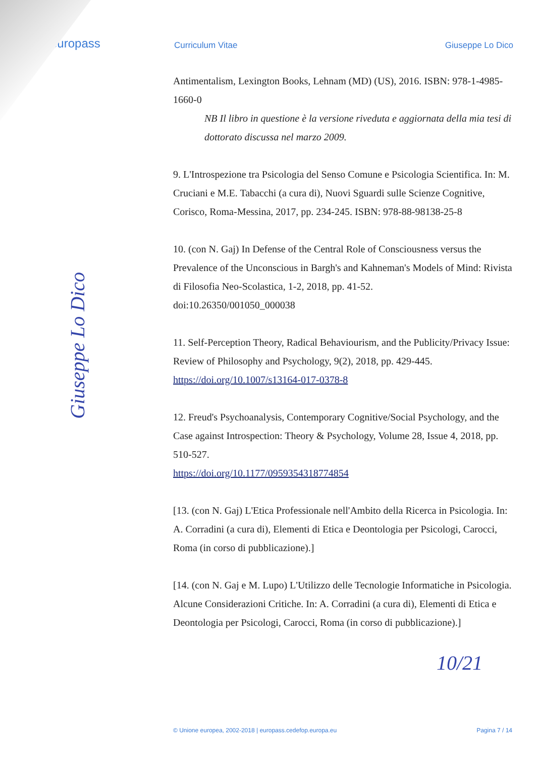europass
Curriculum Vitae Giuseppe Lo Dico
Antimentalism, Lexington Books, Lehnam (MD) (US), 2016. ISBN: 978-1-4985-1660-0
NB Il libro in questione è la versione riveduta e aggiornata della mia tesi di dottorato discussa nel marzo 2009.
9. L'Introspezione tra Psicologia del Senso Comune e Psicologia Scientifica. In: M. Cruciani e M.E. Tabacchi (a cura di), Nuovi Sguardi sulle Scienze Cognitive, Corisco, Roma-Messina, 2017, pp. 234-245. ISBN: 978-88-98138-25-8
10. (con N. Gaj) In Defense of the Central Role of Consciousness versus the Prevalence of the Unconscious in Bargh's and Kahneman's Models of Mind: Rivista di Filosofia Neo-Scolastica, 1-2, 2018, pp. 41-52.
doi:10.26350/001050_000038
11. Self-Perception Theory, Radical Behaviourism, and the Publicity/Privacy Issue: Review of Philosophy and Psychology, 9(2), 2018, pp. 429-445.
https://doi.org/10.1007/s13164-017-0378-8
12. Freud's Psychoanalysis, Contemporary Cognitive/Social Psychology, and the Case against Introspection: Theory & Psychology, Volume 28, Issue 4, 2018, pp. 510-527.
https://doi.org/10.1177/0959354318774854
[13. (con N. Gaj) L'Etica Professionale nell'Ambito della Ricerca in Psicologia. In: A. Corradini (a cura di), Elementi di Etica e Deontologia per Psicologi, Carocci, Roma (in corso di pubblicazione).]
[14. (con N. Gaj e M. Lupo) L'Utilizzo delle Tecnologie Informatiche in Psicologia. Alcune Considerazioni Critiche. In: A. Corradini (a cura di), Elementi di Etica e Deontologia per Psicologi, Carocci, Roma (in corso di pubblicazione).]
Giuseppe Lo Dico
10/21
© Unione europea, 2002-2018 | europass.cedefop.europa.eu Pagina 7 / 14